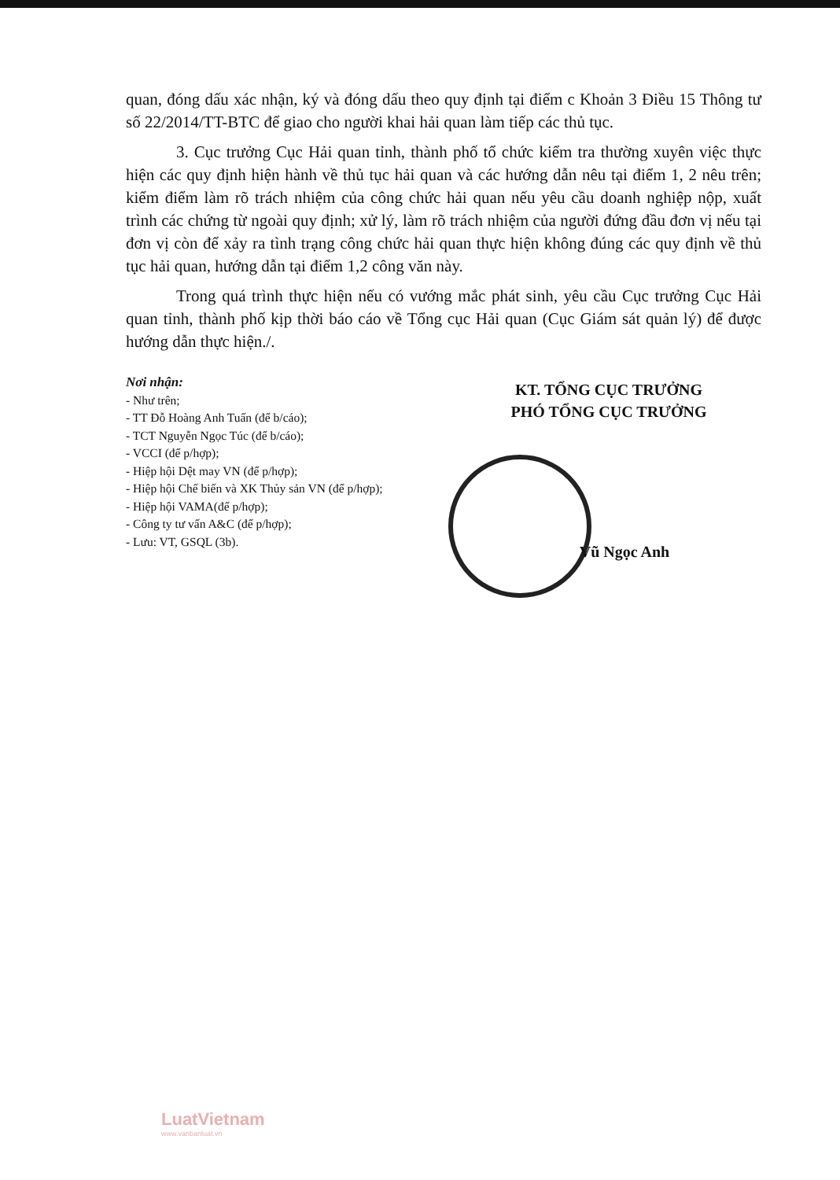quan, đóng dấu xác nhận, ký và đóng dấu theo quy định tại điểm c Khoản 3 Điều 15 Thông tư số 22/2014/TT-BTC để giao cho người khai hải quan làm tiếp các thủ tục.
3. Cục trưởng Cục Hải quan tỉnh, thành phố tổ chức kiểm tra thường xuyên việc thực hiện các quy định hiện hành về thủ tục hải quan và các hướng dẫn nêu tại điểm 1, 2 nêu trên; kiểm điểm làm rõ trách nhiệm của công chức hải quan nếu yêu cầu doanh nghiệp nộp, xuất trình các chứng từ ngoài quy định; xử lý, làm rõ trách nhiệm của người đứng đầu đơn vị nếu tại đơn vị còn để xảy ra tình trạng công chức hải quan thực hiện không đúng các quy định về thủ tục hải quan, hướng dẫn tại điểm 1,2 công văn này.
Trong quá trình thực hiện nếu có vướng mắc phát sinh, yêu cầu Cục trưởng Cục Hải quan tỉnh, thành phố kịp thời báo cáo về Tổng cục Hải quan (Cục Giám sát quản lý) để được hướng dẫn thực hiện./.
Nơi nhận:
- Như trên;
- TT Đỗ Hoàng Anh Tuấn (để b/cáo);
- TCT Nguyễn Ngọc Túc (để b/cáo);
- VCCI (để p/hợp);
- Hiệp hội Dệt may VN (để p/hợp);
- Hiệp hội Chế biến và XK Thủy sản VN (để p/hợp);
- Hiệp hội VAMA(để p/hợp);
- Công ty tư vấn A&C (để p/hợp);
- Lưu: VT, GSQL (3b).
KT. TỔNG CỤC TRƯỞNG
PHÓ TỔNG CỤC TRƯỞNG
Vũ Ngọc Anh
LuatVietnam
www.vanbanluat.vn